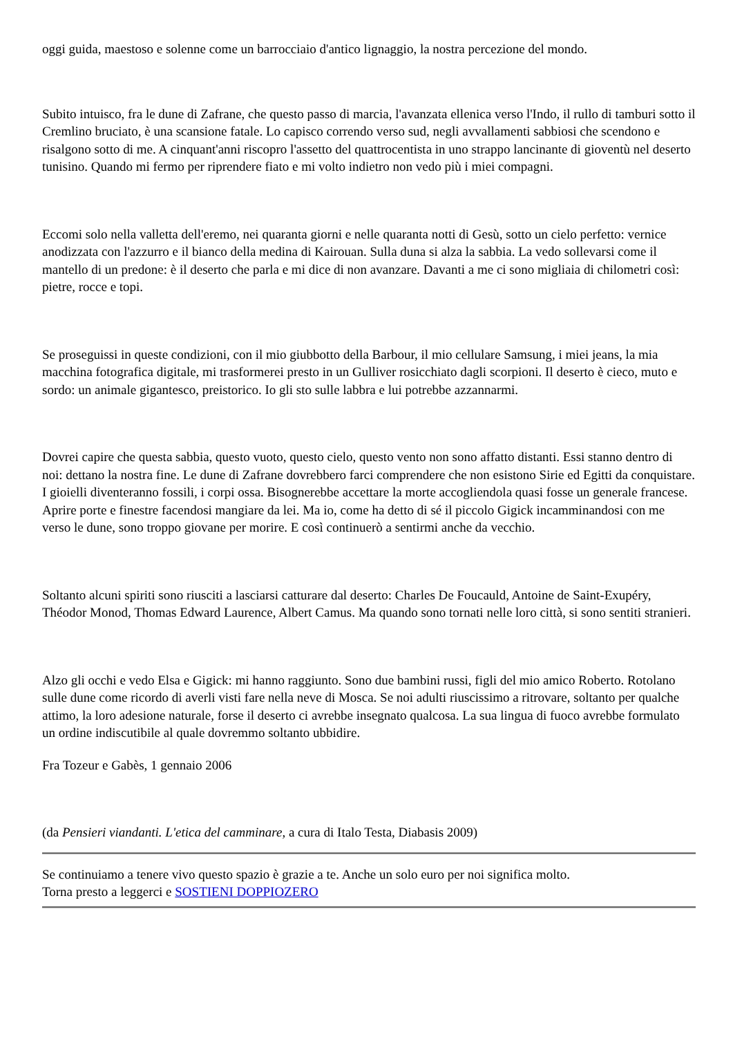oggi guida, maestoso e solenne come un barrocciaio d'antico lignaggio, la nostra percezione del mondo.
Subito intuisco, fra le dune di Zafrane, che questo passo di marcia, l'avanzata ellenica verso l'Indo, il rullo di tamburi sotto il Cremlino bruciato, è una scansione fatale. Lo capisco correndo verso sud, negli avvallamenti sabbiosi che scendono e risalgono sotto di me. A cinquant'anni riscopro l'assetto del quattrocentista in uno strappo lancinante di gioventù nel deserto tunisino. Quando mi fermo per riprendere fiato e mi volto indietro non vedo più i miei compagni.
Eccomi solo nella valletta dell'eremo, nei quaranta giorni e nelle quaranta notti di Gesù, sotto un cielo perfetto: vernice anodizzata con l'azzurro e il bianco della medina di Kairouan. Sulla duna si alza la sabbia. La vedo sollevarsi come il mantello di un predone: è il deserto che parla e mi dice di non avanzare. Davanti a me ci sono migliaia di chilometri così: pietre, rocce e topi.
Se proseguissi in queste condizioni, con il mio giubbotto della Barbour, il mio cellulare Samsung, i miei jeans, la mia macchina fotografica digitale, mi trasformerei presto in un Gulliver rosicchiato dagli scorpioni. Il deserto è cieco, muto e sordo: un animale gigantesco, preistorico. Io gli sto sulle labbra e lui potrebbe azzannarmi.
Dovrei capire che questa sabbia, questo vuoto, questo cielo, questo vento non sono affatto distanti. Essi stanno dentro di noi: dettano la nostra fine. Le dune di Zafrane dovrebbero farci comprendere che non esistono Sirie ed Egitti da conquistare. I gioielli diventeranno fossili, i corpi ossa. Bisognerebbe accettare la morte accogliendola quasi fosse un generale francese. Aprire porte e finestre facendosi mangiare da lei. Ma io, come ha detto di sé il piccolo Gigick incamminandosi con me verso le dune, sono troppo giovane per morire. E così continuerò a sentirmi anche da vecchio.
Soltanto alcuni spiriti sono riusciti a lasciarsi catturare dal deserto: Charles De Foucauld, Antoine de Saint-Exupéry, Théodor Monod, Thomas Edward Laurence, Albert Camus. Ma quando sono tornati nelle loro città, si sono sentiti stranieri.
Alzo gli occhi e vedo Elsa e Gigick: mi hanno raggiunto. Sono due bambini russi, figli del mio amico Roberto. Rotolano sulle dune come ricordo di averli visti fare nella neve di Mosca. Se noi adulti riuscissimo a ritrovare, soltanto per qualche attimo, la loro adesione naturale, forse il deserto ci avrebbe insegnato qualcosa. La sua lingua di fuoco avrebbe formulato un ordine indiscutibile al quale dovremmo soltanto ubbidire.
Fra Tozeur e Gabès, 1 gennaio 2006
(da Pensieri viandanti. L'etica del camminare, a cura di Italo Testa, Diabasis 2009)
Se continuiamo a tenere vivo questo spazio è grazie a te. Anche un solo euro per noi significa molto.
Torna presto a leggerci e SOSTIENI DOPPIOZERO